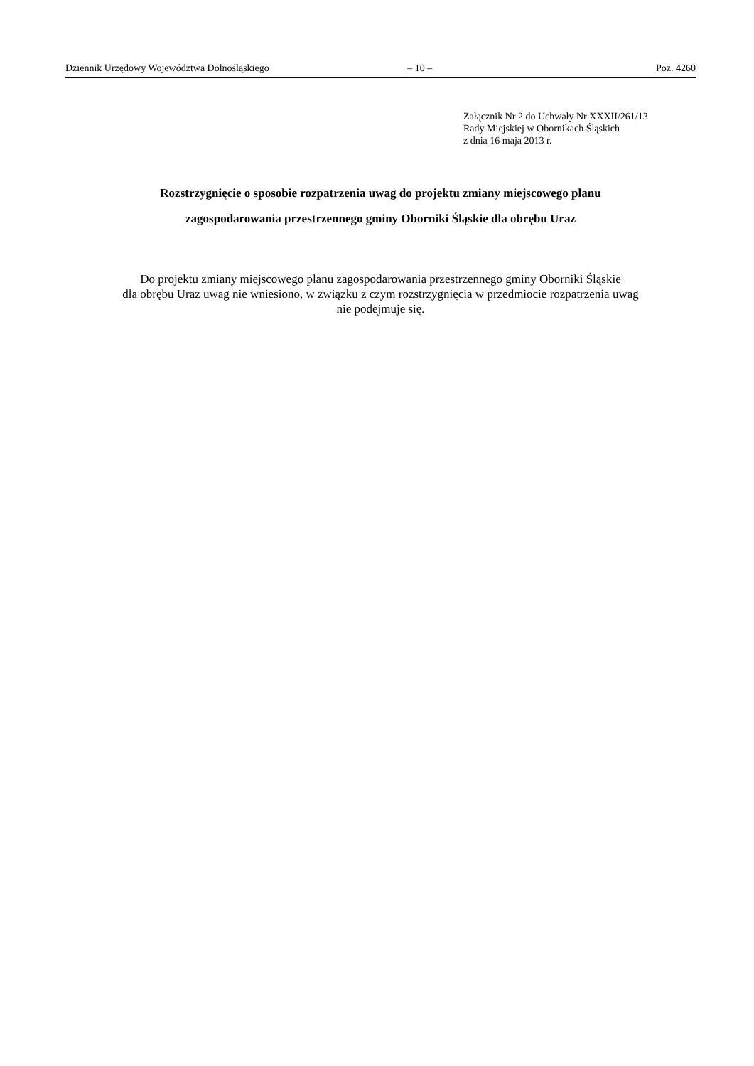Dziennik Urzędowy Województwa Dolnośląskiego – 10 – Poz. 4260
Załącznik Nr 2 do Uchwały Nr XXXII/261/13
Rady Miejskiej w Obornikach Śląskich
z dnia 16 maja 2013 r.
Rozstrzygnięcie o sposobie rozpatrzenia uwag do projektu zmiany miejscowego planu
zagospodarowania przestrzennego gminy Oborniki Śląskie dla obrębu Uraz
Do projektu zmiany miejscowego planu zagospodarowania przestrzennego gminy Oborniki Śląskie
dla obrębu Uraz uwag nie wniesiono, w związku z czym rozstrzygnięcia w przedmiocie rozpatrzenia uwag
nie podejmuje się.